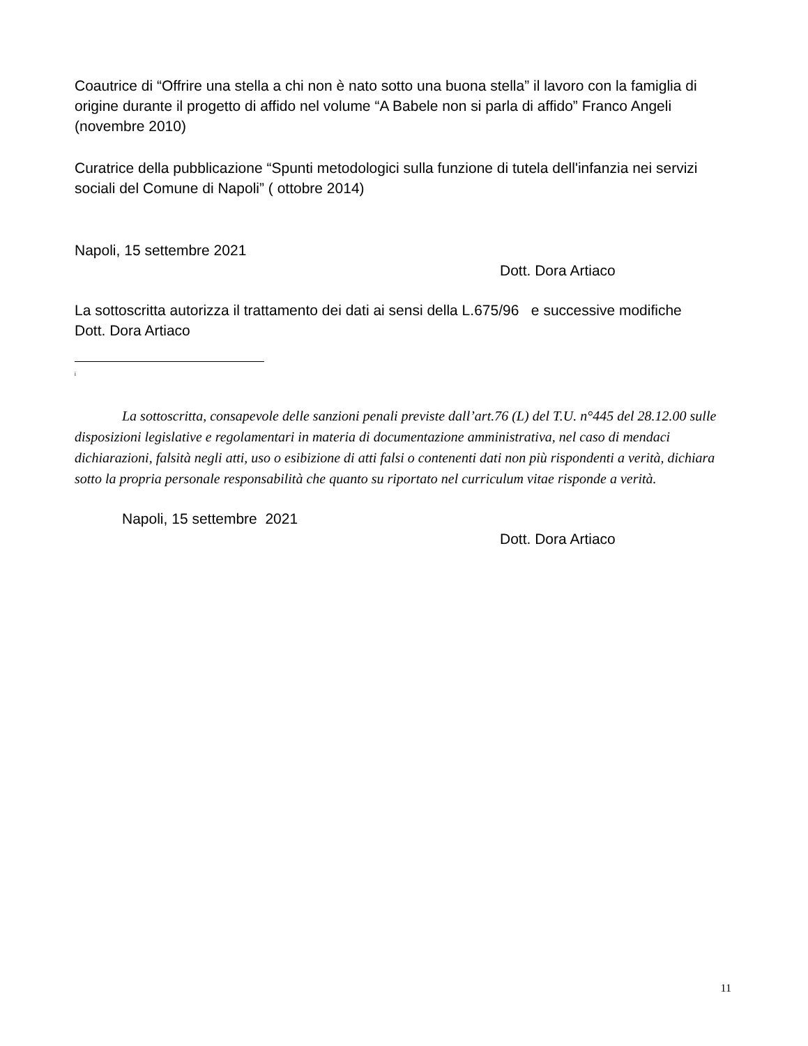Coautrice di “Offrire una stella a chi non è nato sotto una buona stella” il lavoro con la famiglia di origine durante il progetto di affido nel volume “A Babele non si parla di affido” Franco Angeli (novembre 2010)
Curatrice della pubblicazione “Spunti metodologici sulla funzione di tutela dell'infanzia nei servizi sociali del Comune di Napoli” ( ottobre 2014)
Napoli, 15 settembre 2021
Dott. Dora Artiaco
La sottoscritta autorizza il trattamento dei dati ai sensi della L.675/96 e successive modifiche
Dott. Dora Artiaco
i
La sottoscritta, consapevole delle sanzioni penali previste dall’art.76 (L) del T.U. n°445 del 28.12.00 sulle disposizioni legislative e regolamentari in materia di documentazione amministrativa, nel caso di mendaci dichiarazioni, falsità negli atti, uso o esibizione di atti falsi o contenenti dati non più rispondenti a verità, dichiara sotto la propria personale responsabilità che quanto su riportato nel curriculum vitae risponde a verità.
Napoli, 15 settembre 2021
Dott. Dora Artiaco
11